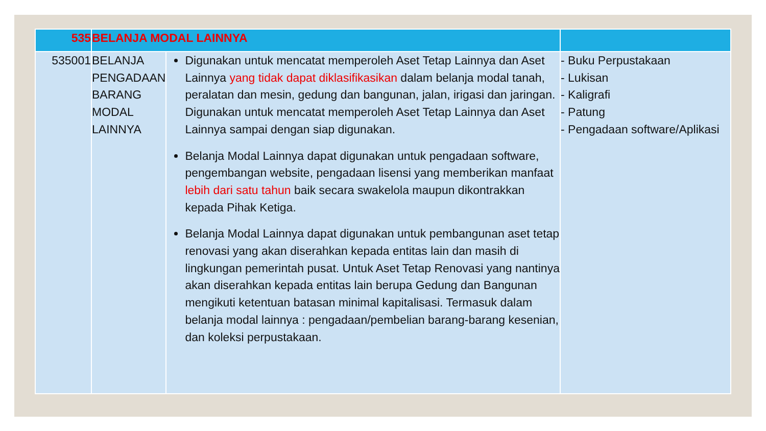| 535 | BELANJA MODAL LAINNYA | | |
| --- | --- | --- | --- |
| 535001 | BELANJA PENGADAAN BARANG MODAL LAINNYA | Digunakan untuk mencatat memperoleh Aset Tetap Lainnya dan Aset Lainnya yang tidak dapat diklasifikasikan dalam belanja modal tanah, peralatan dan mesin, gedung dan bangunan, jalan, irigasi dan jaringan. Digunakan untuk mencatat memperoleh Aset Tetap Lainnya dan Aset Lainnya sampai dengan siap digunakan. Belanja Modal Lainnya dapat digunakan untuk pengadaan software, pengembangan website, pengadaan lisensi yang memberikan manfaat lebih dari satu tahun baik secara swakelola maupun dikontrakkan kepada Pihak Ketiga. Belanja Modal Lainnya dapat digunakan untuk pembangunan aset tetap renovasi yang akan diserahkan kepada entitas lain dan masih di lingkungan pemerintah pusat. Untuk Aset Tetap Renovasi yang nantinya akan diserahkan kepada entitas lain berupa Gedung dan Bangunan mengikuti ketentuan batasan minimal kapitalisasi. Termasuk dalam belanja modal lainnya : pengadaan/pembelian barang-barang kesenian, dan koleksi perpustakaan. | - Buku Perpustakaan - Lukisan - Kaligrafi - Patung - Pengadaan software/Aplikasi |